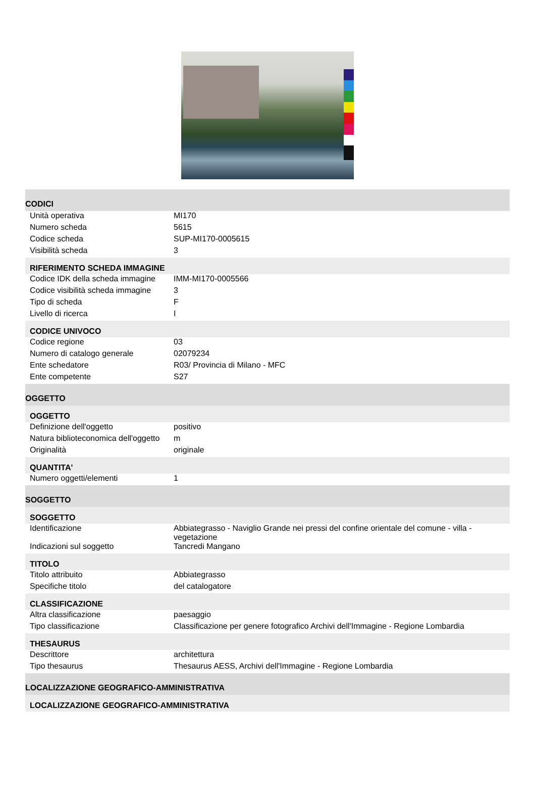| CODICI | |
| Unità operativa | MI170 |
| Numero scheda | 5615 |
| Codice scheda | SUP-MI170-0005615 |
| Visibilità scheda | 3 |
| RIFERIMENTO SCHEDA IMMAGINE | |
| Codice IDK della scheda immagine | IMM-MI170-0005566 |
| Codice visibilità scheda immagine | 3 |
| Tipo di scheda | F |
| Livello di ricerca | I |
| CODICE UNIVOCO | |
| Codice regione | 03 |
| Numero di catalogo generale | 02079234 |
| Ente schedatore | R03/ Provincia di Milano - MFC |
| Ente competente | S27 |
| OGGETTO | |
| OGGETTO | |
| Definizione dell'oggetto | positivo |
| Natura biblioteconomica dell'oggetto | m |
| Originalità | originale |
| QUANTITA' | |
| Numero oggetti/elementi | 1 |
| SOGGETTO | |
| SOGGETTO | |
| Identificazione | Abbiategrasso - Naviglio Grande nei pressi del confine orientale del comune - villa - vegetazione |
| Indicazioni sul soggetto | Tancredi Mangano |
| TITOLO | |
| Titolo attribuito | Abbiategrasso |
| Specifiche titolo | del catalogatore |
| CLASSIFICAZIONE | |
| Altra classificazione | paesaggio |
| Tipo classificazione | Classificazione per genere fotografico Archivi dell'Immagine - Regione Lombardia |
| THESAURUS | |
| Descrittore | architettura |
| Tipo thesaurus | Thesaurus AESS, Archivi dell'Immagine - Regione Lombardia |
| LOCALIZZAZIONE GEOGRAFICO-AMMINISTRATIVA | |
| LOCALIZZAZIONE GEOGRAFICO-AMMINISTRATIVA | |